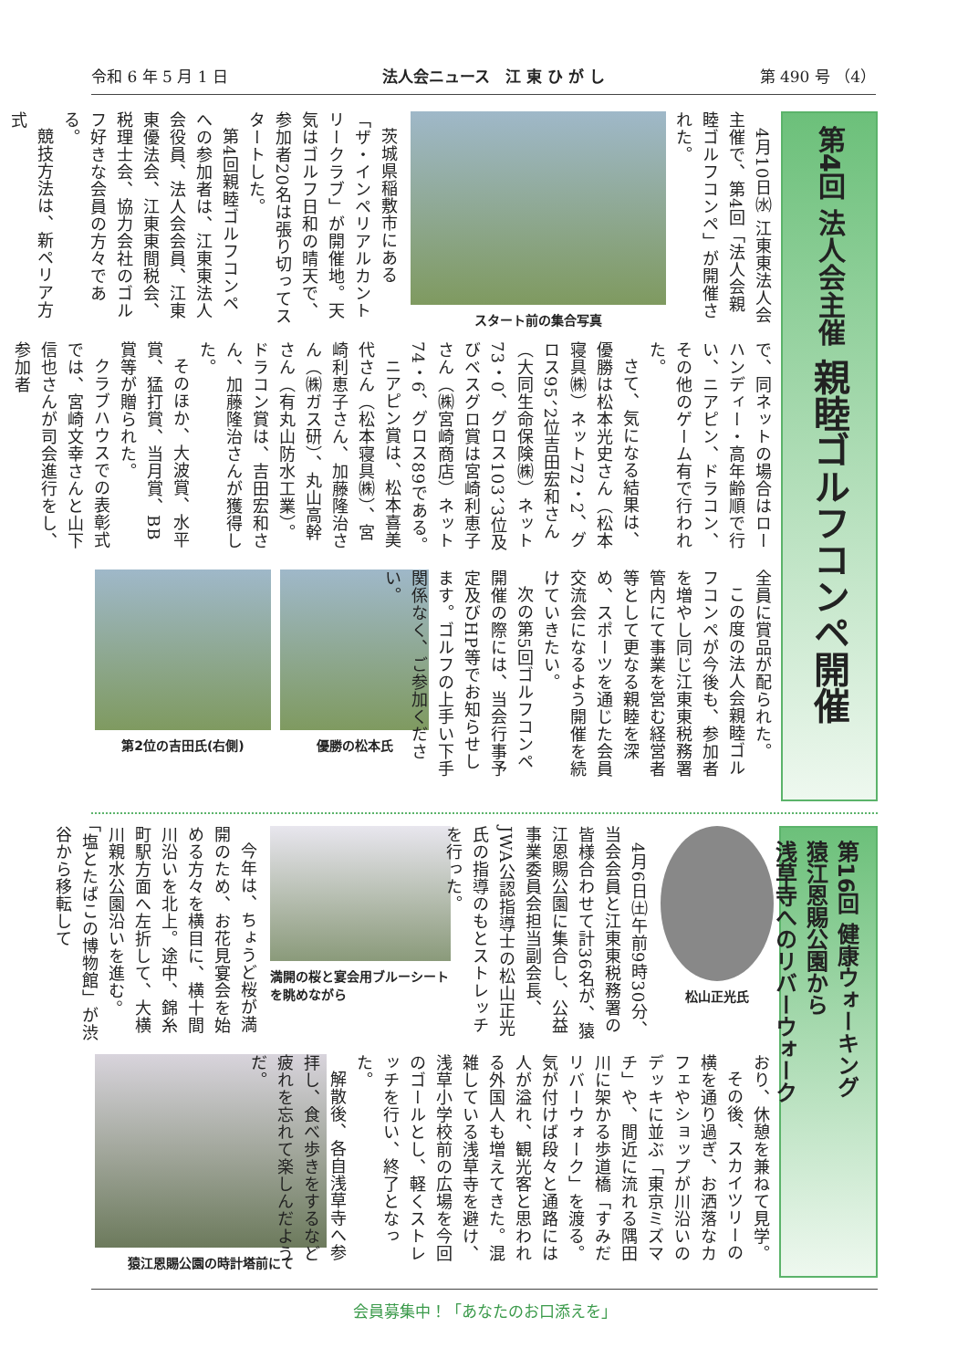令和 6 年 5 月 1 日 法人会ニュース　江 東 ひ が し 第 490 号 （4）
第4回 法人会主催 親睦ゴルフコンペ開催
4月10日㈬ 江東東法人会主催で、第4回「法人会親睦ゴルフコンペ」が開催された。
スタート前の集合写真
茨城県稲敷市にある「ザ・インペリアルカントリークラブ」が開催地。天気はゴルフ日和の晴天で、参加者20名は張り切ってスタートした。
第4回親睦ゴルフコンペへの参加者は、江東東法人会役員、法人会会員、江東東優法会、江東東間税会、税理士会、協力会社のゴルフ好きな会員の方々である。
競技方法は、新ペリア方式
で、同ネットの場合はローハンディー・高年齢順で行い、ニアピン、ドラコン、その他のゲーム有で行われた。
さて、気になる結果は、優勝は松本光史さん（松本寝具㈱）ネット72・2、グロス95、2位吉田宏和さん（大同生命保険㈱）ネット73・0、グロス103、3位及びベスグロ賞は宮崎利恵子さん（㈱宮崎商店）ネット74・6、グロス89である。
ニアピン賞は、松本喜美代さん（松本寝具㈱）、宮崎利恵子さん、加藤隆治さん（㈱ガス研）、丸山高幹さん（有丸山防水工業）。ドラコン賞は、吉田宏和さん、加藤隆治さんが獲得した。
そのほか、大波賞、水平賞、猛打賞、当月賞、BB賞等が贈られた。
クラブハウスでの表彰式では、宮崎文幸さんと山下信也さんが司会進行をし、参加者
全員に賞品が配られた。
この度の法人会親睦ゴルフコンペが今後も、参加者を増やし同じ江東東税務署管内にて事業を営む経営者等として更なる親睦を深め、スポーツを通じた会員交流会になるよう開催を続けていきたい。
次の第5回ゴルフコンペ開催の際には、当会行事予定及びHP等でお知らせします。ゴルフの上手い下手関係なく、ご参加ください。
優勝の松本氏 第2位の吉田氏(右側)
第16回 健康ウォーキング
猿江恩賜公園から
浅草寺へのリバーウォーク
松山正光氏
4月6日㈯午前9時30分、当会会員と江東東税務署の皆様合わせて計36名が、猿江恩賜公園に集合し、公益事業委員会担当副会長、JWA公認指導士の松山正光氏の指導のもとストレッチを行った。
満開の桜と宴会用ブルーシートを眺めながら
今年は、ちょうど桜が満開のため、お花見宴会を始める方々を横目に、横十間川沿いを北上。途中、錦糸町駅方面へ左折して、大横川親水公園沿いを進む。「塩とたばこの博物館」が渋谷から移転して
おり、休憩を兼ねて見学。
その後、スカイツリーの横を通り過ぎ、お洒落なカフェやショップが川沿いのデッキに並ぶ「東京ミズマチ」や、間近に流れる隅田川に架かる歩道橋「すみだリバーウォーク」を渡る。気が付けば段々と通路には人が溢れ、観光客と思われる外国人も増えてきた。混雑している浅草寺を避け、浅草小学校前の広場を今回のゴールとし、軽くストレッチを行い、終了となった。
解散後、各自浅草寺へ参拝し、食べ歩きをするなど疲れを忘れて楽しんだようだ。
猿江恩賜公園の時計塔前にて
会員募集中！「あなたのお口添えを」